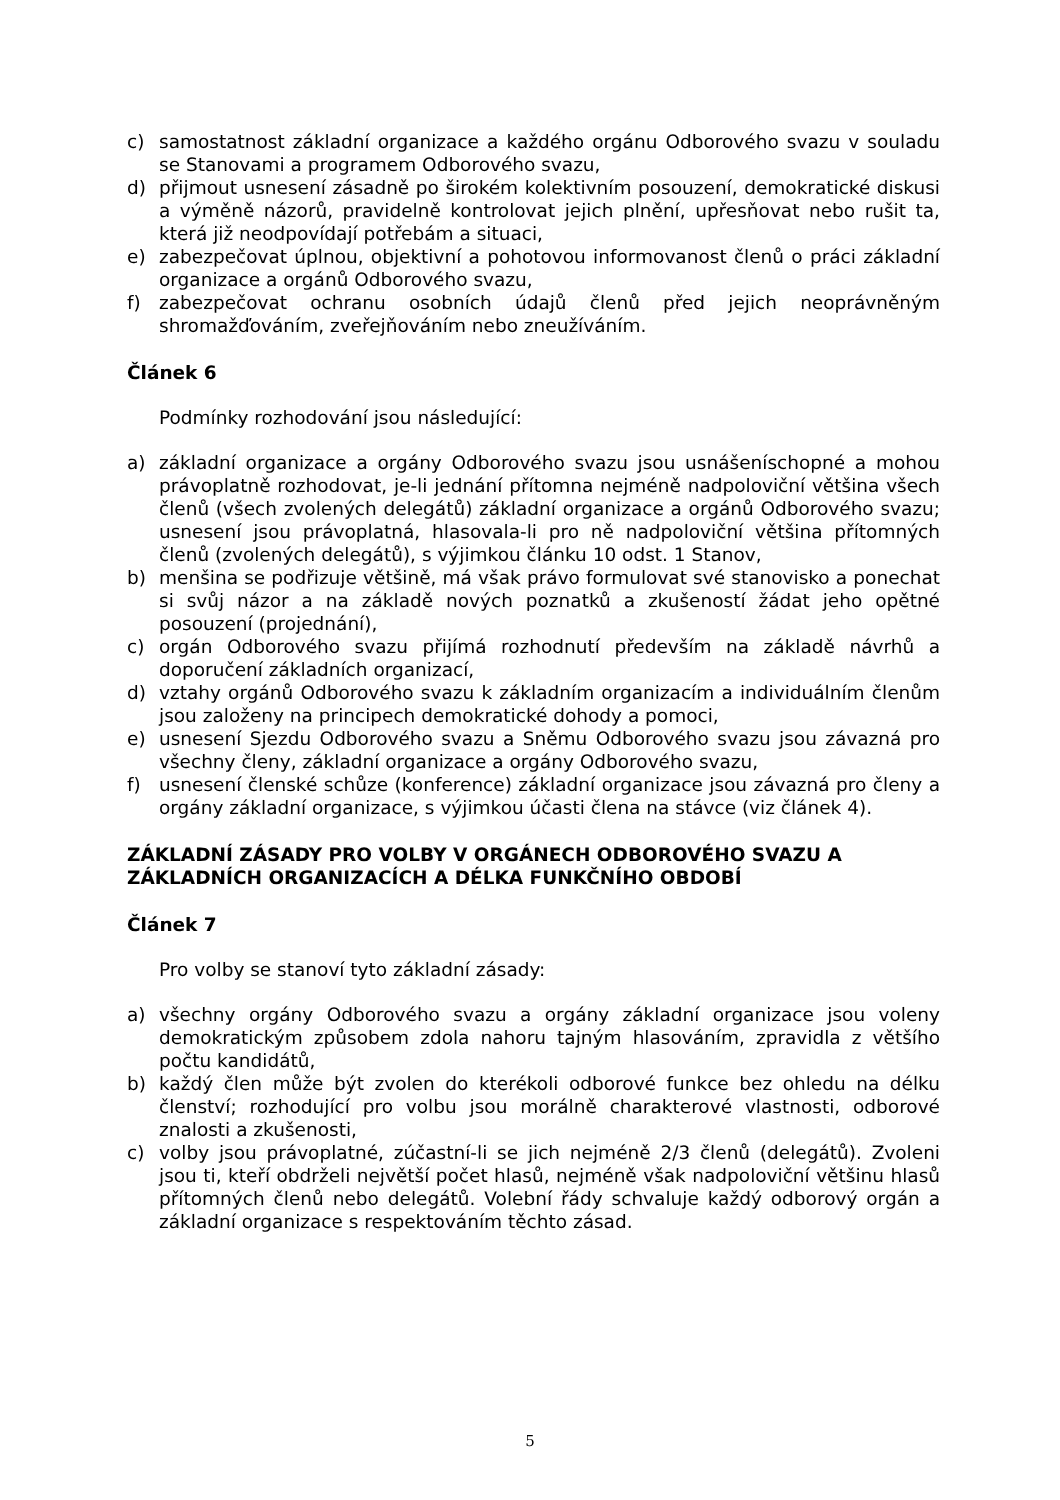c) samostatnost základní organizace a každého orgánu Odborového svazu v souladu se Stanovami a programem Odborového svazu,
d) přijmout usnesení zásadně po širokém kolektivním posouzení, demokratické diskusi a výměně názorů, pravidelně kontrolovat jejich plnění, upřesňovat nebo rušit ta, která již neodpovídají potřebám a situaci,
e) zabezpečovat úplnou, objektivní a pohotovou informovanost členů o práci základní organizace a orgánů Odborového svazu,
f) zabezpečovat ochranu osobních údajů členů před jejich neoprávněným shromažďováním, zveřejňováním nebo zneužíváním.
Článek 6
Podmínky rozhodování jsou následující:
a) základní organizace a orgány Odborového svazu jsou usnášeníschopné a mohou právoplatně rozhodovat, je-li jednání přítomna nejméně nadpoloviční většina všech členů (všech zvolených delegátů) základní organizace a orgánů Odborového svazu; usnesení jsou právoplatná, hlasovala-li pro ně nadpoloviční většina přítomných členů (zvolených delegátů), s výjimkou článku 10 odst. 1 Stanov,
b) menšina se podřizuje většině, má však právo formulovat své stanovisko a ponechat si svůj názor a na základě nových poznatků a zkušeností žádat jeho opětné posouzení (projednání),
c) orgán Odborového svazu přijímá rozhodnutí především na základě návrhů a doporučení základních organizací,
d) vztahy orgánů Odborového svazu k základním organizacím a individuálním členům jsou založeny na principech demokratické dohody a pomoci,
e) usnesení Sjezdu Odborového svazu a Sněmu Odborového svazu jsou závazná pro všechny členy, základní organizace a orgány Odborového svazu,
f) usnesení členské schůze (konference) základní organizace jsou závazná pro členy a orgány základní organizace, s výjimkou účasti člena na stávce (viz článek 4).
ZÁKLADNÍ ZÁSADY PRO VOLBY V ORGÁNECH ODBOROVÉHO SVAZU A ZÁKLADNÍCH ORGANIZACÍCH A DÉLKA FUNKČNÍHO OBDOBÍ
Článek 7
Pro volby se stanoví tyto základní zásady:
a) všechny orgány Odborového svazu a orgány základní organizace jsou voleny demokratickým způsobem zdola nahoru tajným hlasováním, zpravidla z většího počtu kandidátů,
b) každý člen může být zvolen do kterékoli odborové funkce bez ohledu na délku členství; rozhodující pro volbu jsou morálně charakterové vlastnosti, odborové znalosti a zkušenosti,
c) volby jsou právoplatné, zúčastní-li se jich nejméně 2/3 členů (delegátů). Zvoleni jsou ti, kteří obdrželi největší počet hlasů, nejméně však nadpoloviční většinu hlasů přítomných členů nebo delegátů. Volební řády schvaluje každý odborový orgán a základní organizace s respektováním těchto zásad.
5